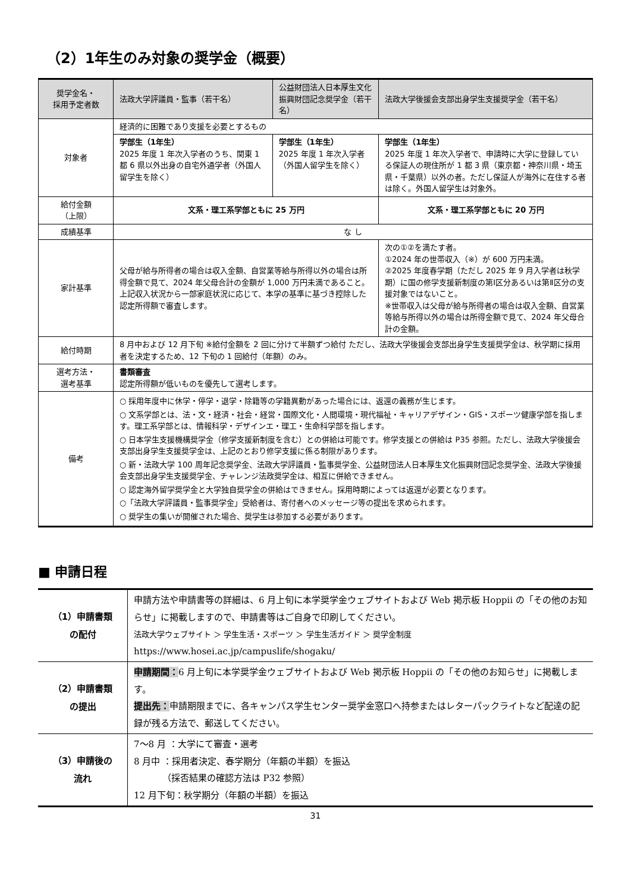（2）1年生のみ対象の奨学金（概要）
| 奨学金名・ 採用予定者数 | 法政大学評議員・監事（若干名） | 公益財団法人日本厚生文化振興財団記念奨学金（若干名） | 法政大学後援会支部出身学生支援奨学金（若干名） |
| --- | --- | --- | --- |
| 対象者 | 経済的に困難であり支援を必要とするもの | | |
| | 学部生（1年生） 2025 年度 1 年次入学者のうち、関東 1 都 6 県以外出身の自宅外通学者（外国人留学生を除く） | 学部生（1年生） 2025 年度 1 年次入学者（外国人留学生を除く） | 学部生（1年生） 2025 年度 1 年次入学者で、申請時に大学に登録している保証人の現住所が 1 都 3 県（東京都・神奈川県・埼玉県・千葉県）以外の者。ただし保証人が海外に在住する者は除く。外国人留学生は対象外。 |
| 給付金額 （上限） | 文系・理工系学部ともに 25 万円 | | 文系・理工系学部ともに 20 万円 |
| 成績基準 | な し | | |
| 家計基準 | 父母が給与所得者の場合は収入金額、自営業等給与所得以外の場合は所得金額で見て、2024 年父母合計の金額が 1,000 万円未満であること。上記収入状況から一部家庭状況に応じて、本学の基準に基づき控除した認定所得額で審査します。 | | 次の①②を満たす者。 ①2024 年の世帯収入（※）が 600 万円未満。 ②2025 年度春学期（ただし 2025 年 9 月入学者は秋学期）に国の修学支援新制度の第Ⅰ区分あるいは第Ⅱ区分の支援対象ではないこと。 ※世帯収入は父母が給与所得者の場合は収入金額、自営業等給与所得以外の場合は所得金額で見て、2024 年父母合計の金額。 |
| 給付時期 | 8 月中および 12 月下旬 ※給付金額を 2 回に分けて半額ずつ給付 ただし、法政大学後援会支部出身学生支援奨学金は、秋学期に採用者を決定するため、12 下旬の 1 回給付（年額）のみ。 | | |
| 選考方法・ 選考基準 | 書類審査 認定所得額が低いものを優先して選考します。 | | |
| 備考 | ○ 採用年度中に休学・停学・退学・除籍等の学籍異動があった場合には、返還の義務が生じます。 ○ 文系学部とは、法・文・経済・社会・経営・国際文化・人間環境・現代福祉・キャリアデザイン・GIS・スポーツ健康学部を指します。理工系学部とは、情報科学・デザインエ・理工・生命科学部を指します。 ○ 日本学生支援機構奨学金（修学支援新制度を含む）との併給は可能です。修学支援との併給は P35 参照。ただし、法政大学後援会支部出身学生支援奨学金は、上記のとおり修学支援に係る制限があります。 ○ 新・法政大学 100 周年記念奨学金、法政大学評議員・監事奨学金、公益財団法人日本厚生文化振興財団記念奨学金、法政大学後援会支部出身学生支援奨学金、チャレンジ法政奨学金は、相互に併給できません。 ○ 認定海外留学奨学金と大学独自奨学金の併給はできません。採用時期によっては返還が必要となります。 ○「法政大学評議員・監事奨学金」受給者は、寄付者へのメッセージ等の提出を求められます。 ○ 奨学生の集いが開催された場合、奨学生は参加する必要があります。 | | |
■ 申請日程
| （1）申請書類 の配付 | 申請方法や申請書等の詳細は、6 月上旬に本学奨学金ウェブサイトおよび Web 掲示板 Hoppii の「その他のお知らせ」に掲載しますので、申請書等はご自身で印刷してください。 法政大学ウェブサイト ＞ 学生生活・スポーツ ＞ 学生生活ガイド ＞ 奨学金制度 https://www.hosei.ac.jp/campuslife/shogaku/ |
| （2）申請書類 の提出 | 申請期間： 6 月上旬に本学奨学金ウェブサイトおよび Web 掲示板 Hoppii の「その他のお知らせ」に掲載します。 提出先： 申請期限までに、各キャンパス学生センター奨学金窓口へ持参またはレターパックライトなど配達の記録が残る方法で、郵送してください。 |
| （3）申請後の 流れ | 7～8 月 ：大学にて審査・選考 8 月中 ：採用者決定、春学期分（年額の半額）を振込 （採否結果の確認方法は P32 参照） 12 月下旬：秋学期分（年額の半額）を振込 |
31